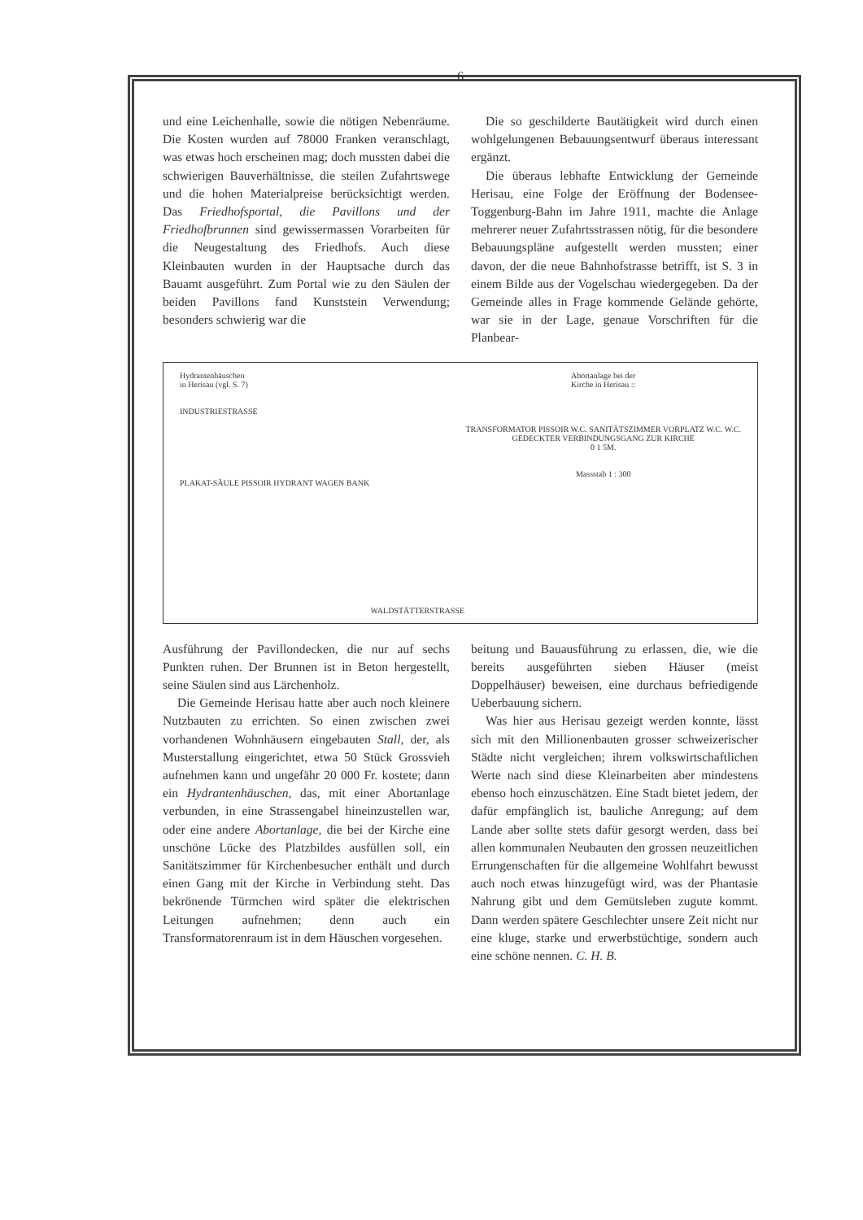6
und eine Leichenhalle, sowie die nötigen Nebenräume. Die Kosten wurden auf 78000 Franken veranschlagt, was etwas hoch erscheinen mag; doch mussten dabei die schwierigen Bauverhältnisse, die steilen Zufahrtswege und die hohen Materialpreise berücksichtigt werden. Das Friedhofsportal, die Pavillons und der Friedhofbrunnen sind gewissermassen Vorarbeiten für die Neugestaltung des Friedhofs. Auch diese Kleinbauten wurden in der Hauptsache durch das Bauamt ausgeführt. Zum Portal wie zu den Säulen der beiden Pavillons fand Kunststein Verwendung; besonders schwierig war die
Die so geschilderte Bautätigkeit wird durch einen wohlgelungenen Bebauungsentwurf überaus interessant ergänzt.
Die überaus lebhafte Entwicklung der Gemeinde Herisau, eine Folge der Eröffnung der Bodensee-Toggenburg-Bahn im Jahre 1911, machte die Anlage mehrerer neuer Zufahrtsstrassen nötig, für die besondere Bebauungspläne aufgestellt werden mussten; einer davon, der die neue Bahnhofstrasse betrifft, ist S. 3 in einem Bilde aus der Vogelschau wiedergegeben. Da der Gemeinde alles in Frage kommende Gelände gehörte, war sie in der Lage, genaue Vorschriften für die Planbear-
Hydrantenhäuschen
in Herisau (vgl. S. 7)
INDUSTRIESTRASSE
PLAKAT-SÄULE PISSOIR HYDRANT WAGEN BANK
WALDSTÄTTERSTRASSE Abortanlage bei der
Kirche in Herisau ::
TRANSFORMATOR PISSOIR W.C. SANITÄTSZIMMER VORPLATZ W.C. W.C.
GEDECKTER VERBINDUNGSGANG ZUR KIRCHE
0 1 5M.
Massstab 1 : 300
Ausführung der Pavillondecken, die nur auf sechs Punkten ruhen. Der Brunnen ist in Beton hergestellt, seine Säulen sind aus Lärchenholz.
Die Gemeinde Herisau hatte aber auch noch kleinere Nutzbauten zu errichten. So einen zwischen zwei vorhandenen Wohnhäusern eingebauten Stall, der, als Musterstallung eingerichtet, etwa 50 Stück Grossvieh aufnehmen kann und ungefähr 20 000 Fr. kostete; dann ein Hydrantenhäuschen, das, mit einer Abortanlage verbunden, in eine Strassengabel hineinzustellen war, oder eine andere Abortanlage, die bei der Kirche eine unschöne Lücke des Platzbildes ausfüllen soll, ein Sanitätszimmer für Kirchenbesucher enthält und durch einen Gang mit der Kirche in Verbindung steht. Das bekrönende Türmchen wird später die elektrischen Leitungen aufnehmen; denn auch ein Transformatorenraum ist in dem Häuschen vorgesehen.
beitung und Bauausführung zu erlassen, die, wie die bereits ausgeführten sieben Häuser (meist Doppelhäuser) beweisen, eine durchaus befriedigende Ueberbauung sichern.
Was hier aus Herisau gezeigt werden konnte, lässt sich mit den Millionenbauten grosser schweizerischer Städte nicht vergleichen; ihrem volkswirtschaftlichen Werte nach sind diese Kleinarbeiten aber mindestens ebenso hoch einzuschätzen. Eine Stadt bietet jedem, der dafür empfänglich ist, bauliche Anregung; auf dem Lande aber sollte stets dafür gesorgt werden, dass bei allen kommunalen Neubauten den grossen neuzeitlichen Errungenschaften für die allgemeine Wohlfahrt bewusst auch noch etwas hinzugefügt wird, was der Phantasie Nahrung gibt und dem Gemütsleben zugute kommt. Dann werden spätere Geschlechter unsere Zeit nicht nur eine kluge, starke und erwerbstüchtige, sondern auch eine schöne nennen. C. H. B.